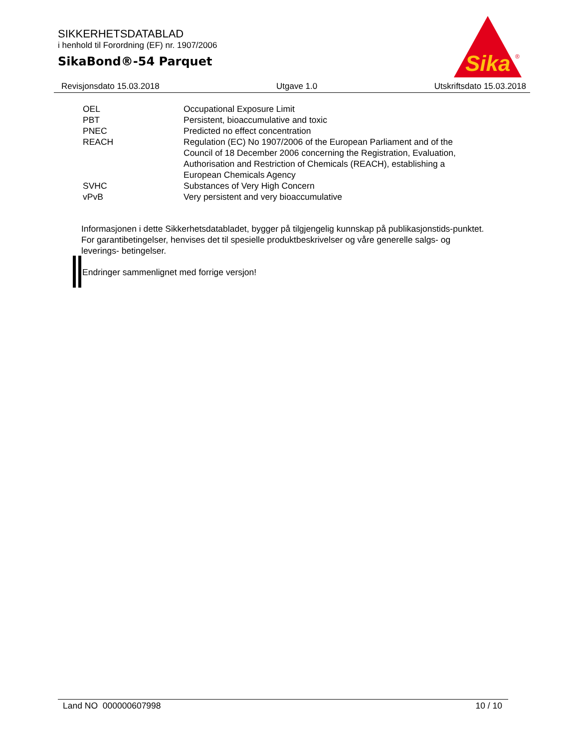SIKKERHETSDATABLAD
i henhold til Forordning (EF) nr. 1907/2006
SikaBond®-54 Parquet
Sika
®
Revisjonsdato 15.03.2018 Utgave 1.0 Utskriftsdato 15.03.2018
| OEL | Occupational Exposure Limit |
| PBT | Persistent, bioaccumulative and toxic |
| PNEC | Predicted no effect concentration |
| REACH | Regulation (EC) No 1907/2006 of the European Parliament and of the Council of 18 December 2006 concerning the Registration, Evaluation, Authorisation and Restriction of Chemicals (REACH), establishing a European Chemicals Agency |
| SVHC | Substances of Very High Concern |
| vPvB | Very persistent and very bioaccumulative |
Informasjonen i dette Sikkerhetsdatabladet, bygger på tilgjengelig kunnskap på publikasjonstids-punktet. For garantibetingelser, henvises det til spesielle produktbeskrivelser og våre generelle salgs- og leverings- betingelser.
Endringer sammenlignet med forrige versjon!
Land NO 000000607998 10 / 10